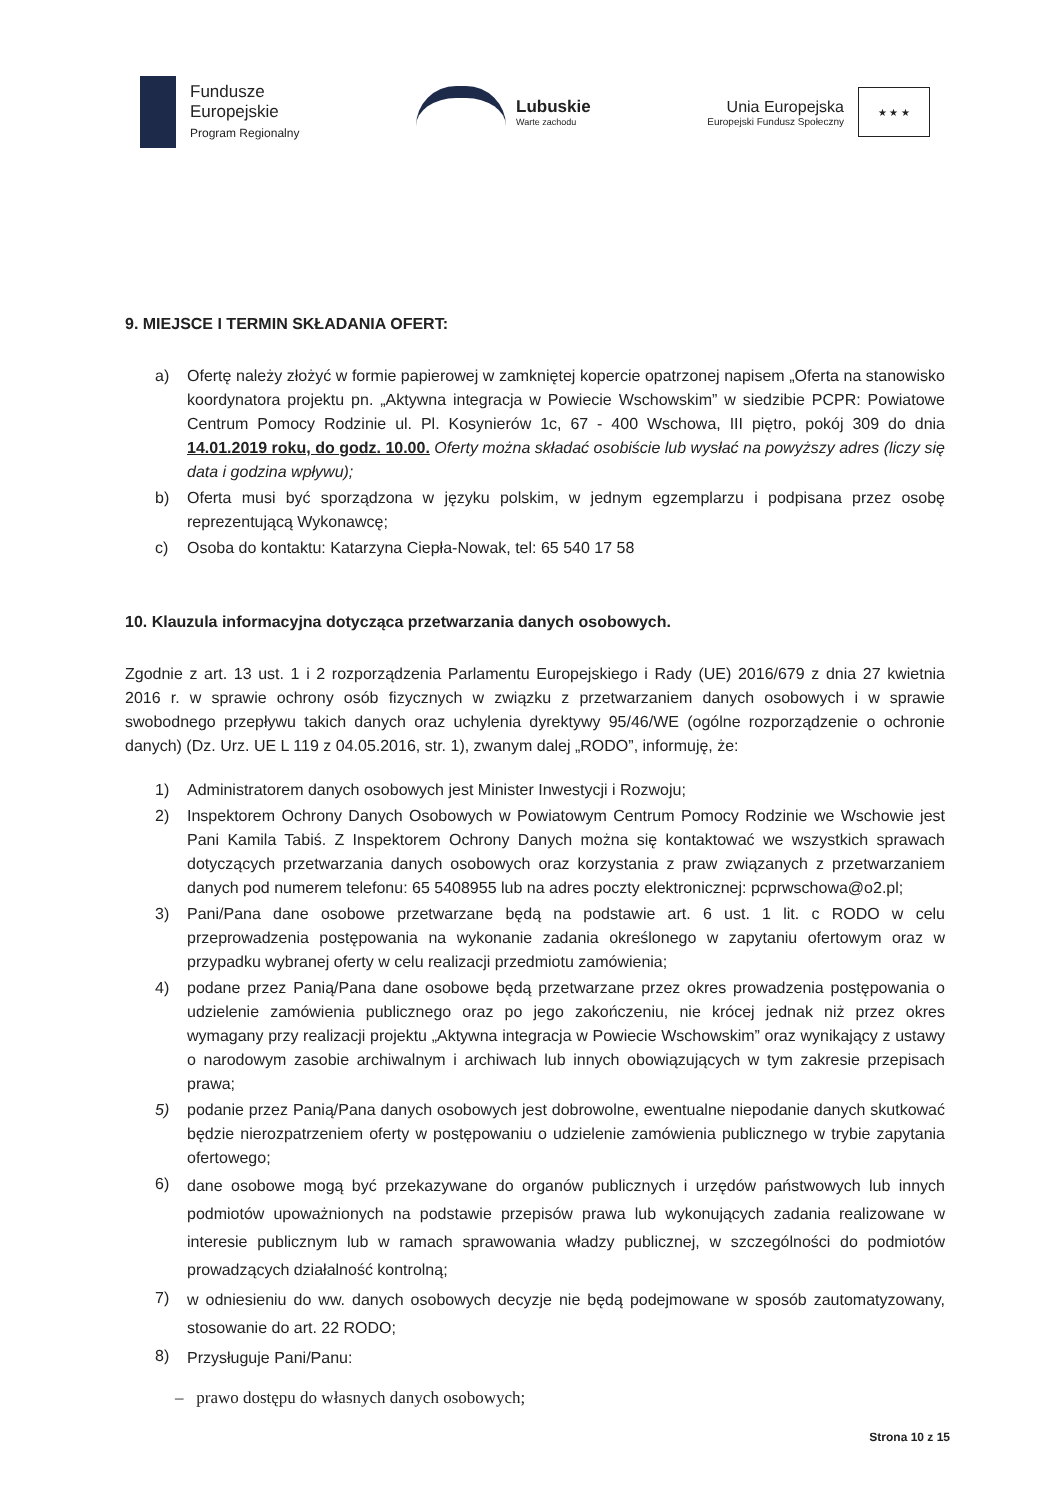Fundusze
Europejskie
Program Regionalny
Lubuskie
Warte zachodu
Unia Europejska
Europejski Fundusz Społeczny
★ ★ ★
9. MIEJSCE I TERMIN SKŁADANIA OFERT:
a) Ofertę należy złożyć w formie papierowej w zamkniętej kopercie opatrzonej napisem „Oferta na stanowisko koordynatora projektu pn. „Aktywna integracja w Powiecie Wschowskim” w siedzibie PCPR: Powiatowe Centrum Pomocy Rodzinie ul. Pl. Kosynierów 1c, 67 - 400 Wschowa, III piętro, pokój 309 do dnia 14.01.2019 roku, do godz. 10.00. Oferty można składać osobiście lub wysłać na powyższy adres (liczy się data i godzina wpływu);
b) Oferta musi być sporządzona w języku polskim, w jednym egzemplarzu i podpisana przez osobę reprezentującą Wykonawcę;
c) Osoba do kontaktu: Katarzyna Ciepła-Nowak, tel: 65 540 17 58
10. Klauzula informacyjna dotycząca przetwarzania danych osobowych.
Zgodnie z art. 13 ust. 1 i 2 rozporządzenia Parlamentu Europejskiego i Rady (UE) 2016/679 z dnia 27 kwietnia 2016 r. w sprawie ochrony osób fizycznych w związku z przetwarzaniem danych osobowych i w sprawie swobodnego przepływu takich danych oraz uchylenia dyrektywy 95/46/WE (ogólne rozporządzenie o ochronie danych) (Dz. Urz. UE L 119 z 04.05.2016, str. 1), zwanym dalej „RODO”, informuję, że:
1) Administratorem danych osobowych jest Minister Inwestycji i Rozwoju;
2) Inspektorem Ochrony Danych Osobowych w Powiatowym Centrum Pomocy Rodzinie we Wschowie jest Pani Kamila Tabiś. Z Inspektorem Ochrony Danych można się kontaktować we wszystkich sprawach dotyczących przetwarzania danych osobowych oraz korzystania z praw związanych z przetwarzaniem danych pod numerem telefonu: 65 5408955 lub na adres poczty elektronicznej: pcprwschowa@o2.pl;
3) Pani/Pana dane osobowe przetwarzane będą na podstawie art. 6 ust. 1 lit. c RODO w celu przeprowadzenia postępowania na wykonanie zadania określonego w zapytaniu ofertowym oraz w przypadku wybranej oferty w celu realizacji przedmiotu zamówienia;
4) podane przez Panią/Pana dane osobowe będą przetwarzane przez okres prowadzenia postępowania o udzielenie zamówienia publicznego oraz po jego zakończeniu, nie krócej jednak niż przez okres wymagany przy realizacji projektu „Aktywna integracja w Powiecie Wschowskim” oraz wynikający z ustawy o narodowym zasobie archiwalnym i archiwach lub innych obowiązujących w tym zakresie przepisach prawa;
5) podanie przez Panią/Pana danych osobowych jest dobrowolne, ewentualne niepodanie danych skutkować będzie nierozpatrzeniem oferty w postępowaniu o udzielenie zamówienia publicznego w trybie zapytania ofertowego;
6) dane osobowe mogą być przekazywane do organów publicznych i urzędów państwowych lub innych podmiotów upoważnionych na podstawie przepisów prawa lub wykonujących zadania realizowane w interesie publicznym lub w ramach sprawowania władzy publicznej, w szczególności do podmiotów prowadzących działalność kontrolną;
7) w odniesieniu do ww. danych osobowych decyzje nie będą podejmowane w sposób zautomatyzowany, stosowanie do art. 22 RODO;
8) Przysługuje Pani/Panu:
– prawo dostępu do własnych danych osobowych;
Strona 10 z 15